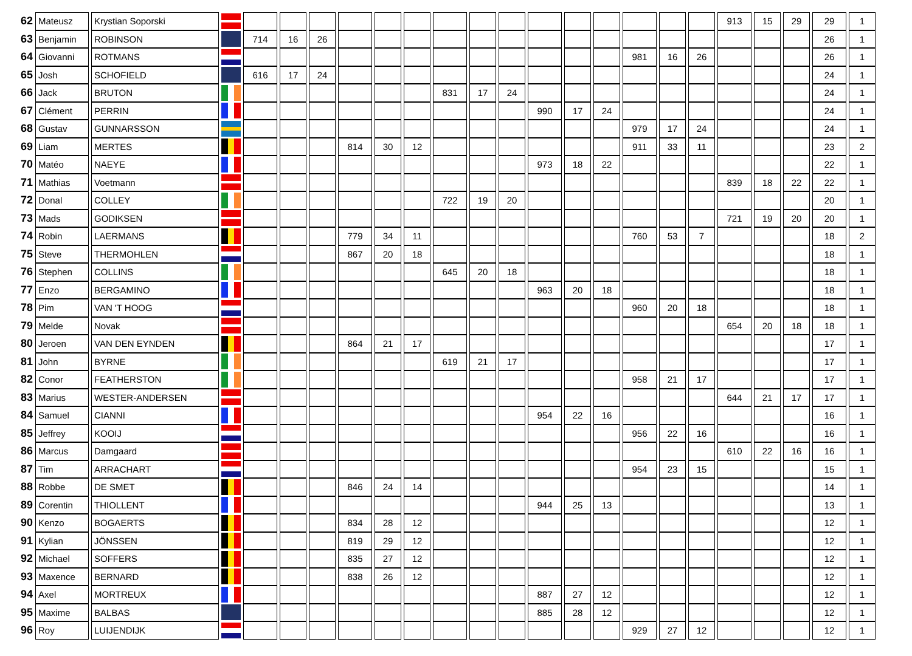| 62 | Mateusz | Krystian Soporski | | | | | | | | | | | | | | | | | 913 | 15 | 29 | 29 | 1 |
| 63 | Benjamin | ROBINSON | | 714 | 16 | 26 | | | | | | | | | | | | | | | | 26 | 1 |
| 64 | Giovanni | ROTMANS | | | | | | | | | | | | | | 981 | 16 | 26 | | | | 26 | 1 |
| 65 | Josh | SCHOFIELD | | 616 | 17 | 24 | | | | | | | | | | | | | | | | 24 | 1 |
| 66 | Jack | BRUTON | | | | | | | | 831 | 17 | 24 | | | | | | | | | | 24 | 1 |
| 67 | Clément | PERRIN | | | | | | | | | | | 990 | 17 | 24 | | | | | | | 24 | 1 |
| 68 | Gustav | GUNNARSSON | | | | | | | | | | | | | | 979 | 17 | 24 | | | | 24 | 1 |
| 69 | Liam | MERTES | | | | | 814 | 30 | 12 | | | | | | | 911 | 33 | 11 | | | | 23 | 2 |
| 70 | Matéo | NAEYE | | | | | | | | | | | 973 | 18 | 22 | | | | | | | 22 | 1 |
| 71 | Mathias | Voetmann | | | | | | | | | | | | | | | | | 839 | 18 | 22 | 22 | 1 |
| 72 | Donal | COLLEY | | | | | | | | 722 | 19 | 20 | | | | | | | | | | 20 | 1 |
| 73 | Mads | GODIKSEN | | | | | | | | | | | | | | | | | 721 | 19 | 20 | 20 | 1 |
| 74 | Robin | LAERMANS | | | | | 779 | 34 | 11 | | | | | | | 760 | 53 | 7 | | | | 18 | 2 |
| 75 | Steve | THERMOHLEN | | | | | 867 | 20 | 18 | | | | | | | | | | | | | 18 | 1 |
| 76 | Stephen | COLLINS | | | | | | | | 645 | 20 | 18 | | | | | | | | | | 18 | 1 |
| 77 | Enzo | BERGAMINO | | | | | | | | | | | 963 | 20 | 18 | | | | | | | 18 | 1 |
| 78 | Pim | VAN 'T HOOG | | | | | | | | | | | | | | 960 | 20 | 18 | | | | 18 | 1 |
| 79 | Melde | Novak | | | | | | | | | | | | | | | | | 654 | 20 | 18 | 18 | 1 |
| 80 | Jeroen | VAN DEN EYNDEN | | | | | 864 | 21 | 17 | | | | | | | | | | | | | 17 | 1 |
| 81 | John | BYRNE | | | | | | | | 619 | 21 | 17 | | | | | | | | | | 17 | 1 |
| 82 | Conor | FEATHERSTON | | | | | | | | | | | | | | 958 | 21 | 17 | | | | 17 | 1 |
| 83 | Marius | WESTER-ANDERSEN | | | | | | | | | | | | | | | | | 644 | 21 | 17 | 17 | 1 |
| 84 | Samuel | CIANNI | | | | | | | | | | | 954 | 22 | 16 | | | | | | | 16 | 1 |
| 85 | Jeffrey | KOOIJ | | | | | | | | | | | | | | 956 | 22 | 16 | | | | 16 | 1 |
| 86 | Marcus | Damgaard | | | | | | | | | | | | | | | | | 610 | 22 | 16 | 16 | 1 |
| 87 | Tim | ARRACHART | | | | | | | | | | | | | | 954 | 23 | 15 | | | | 15 | 1 |
| 88 | Robbe | DE SMET | | | | | 846 | 24 | 14 | | | | | | | | | | | | | 14 | 1 |
| 89 | Corentin | THIOLLENT | | | | | | | | | | | 944 | 25 | 13 | | | | | | | 13 | 1 |
| 90 | Kenzo | BOGAERTS | | | | | 834 | 28 | 12 | | | | | | | | | | | | | 12 | 1 |
| 91 | Kylian | JÖNSSEN | | | | | 819 | 29 | 12 | | | | | | | | | | | | | 12 | 1 |
| 92 | Michael | SOFFERS | | | | | 835 | 27 | 12 | | | | | | | | | | | | | 12 | 1 |
| 93 | Maxence | BERNARD | | | | | 838 | 26 | 12 | | | | | | | | | | | | | 12 | 1 |
| 94 | Axel | MORTREUX | | | | | | | | | | | 887 | 27 | 12 | | | | | | | 12 | 1 |
| 95 | Maxime | BALBAS | | | | | | | | | | | 885 | 28 | 12 | | | | | | | 12 | 1 |
| 96 | Roy | LUIJENDIJK | | | | | | | | | | | | | | 929 | 27 | 12 | | | | 12 | 1 |